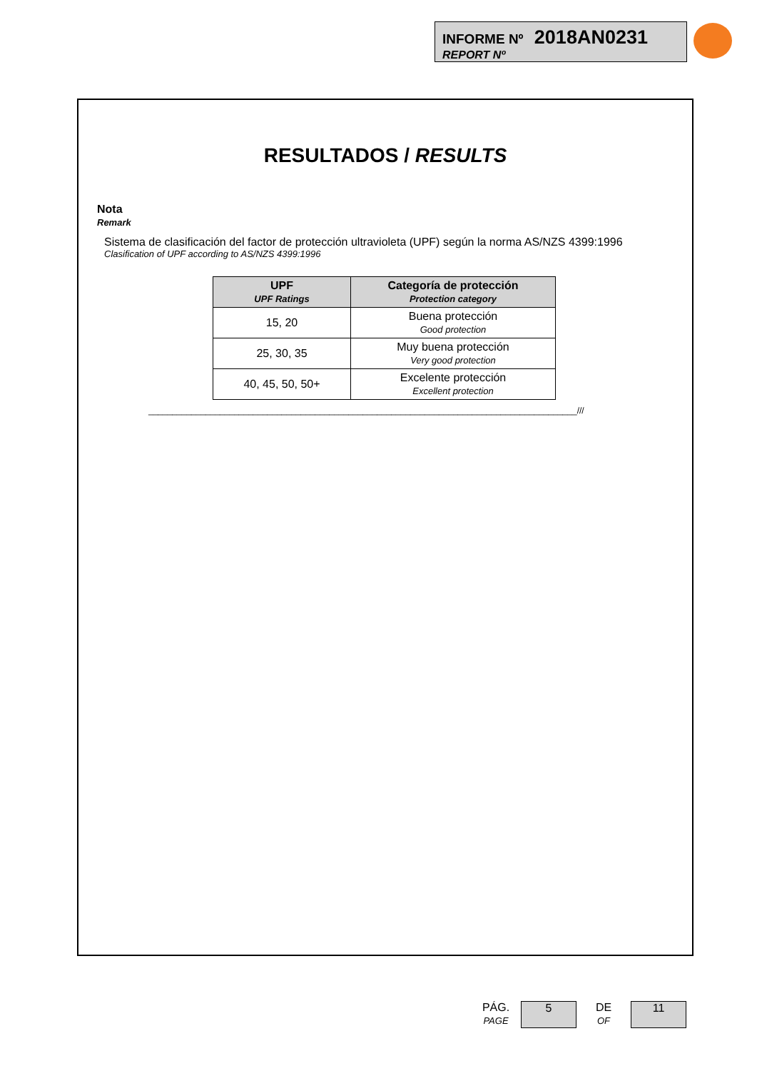INFORME Nº 2018AN0231
REPORT Nº
RESULTADOS / RESULTS
Nota
Remark
Sistema de clasificación del factor de protección ultravioleta (UPF) según la norma AS/NZS 4399:1996
Clasification of UPF according to AS/NZS 4399:1996
| UPF UPF Ratings | Categoría de protección Protection category |
| --- | --- |
| 15, 20 | Buena protección Good protection |
| 25, 30, 35 | Muy buena protección Very good protection |
| 40, 45, 50, 50+ | Excelente protección Excellent protection |
__________________________________________________________________________________________///
PÁG.
PAGE
5
DE
OF
11